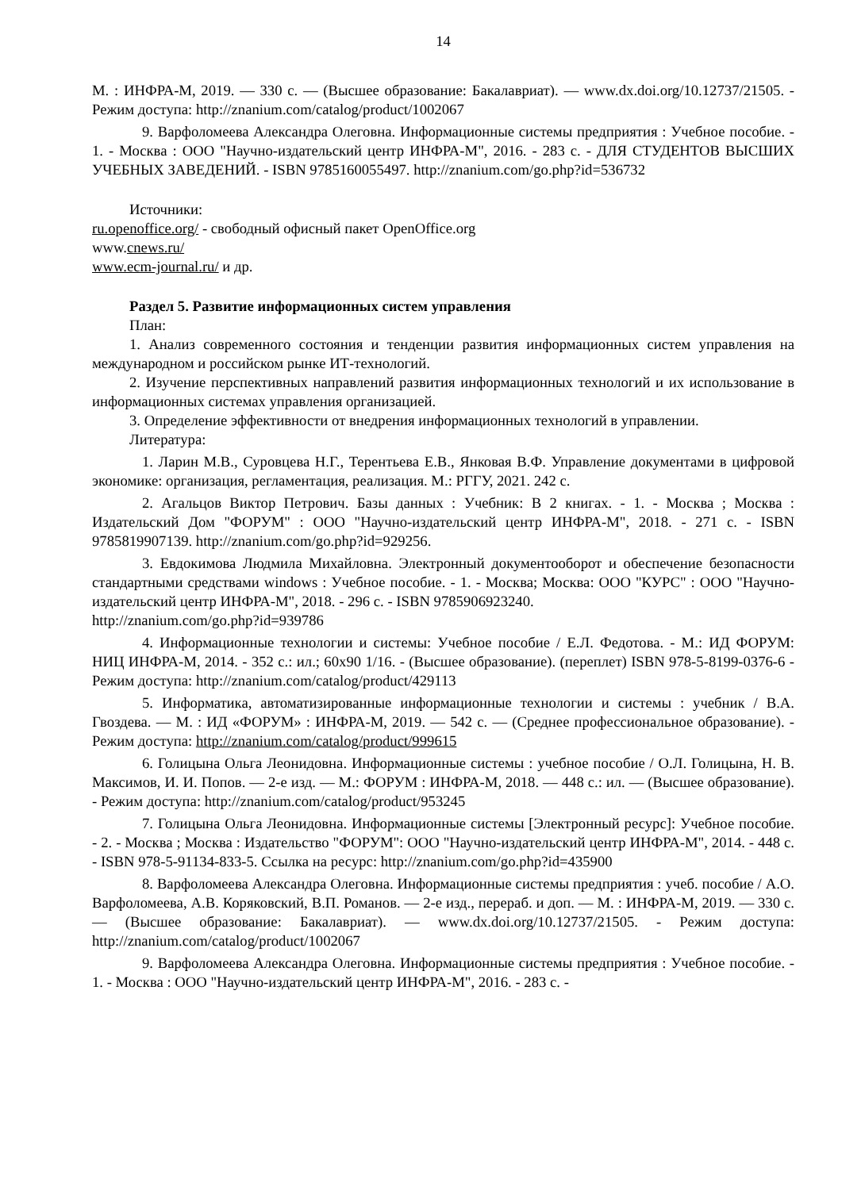14
М. : ИНФРА-М, 2019. — 330 с. — (Высшее образование: Бакалавриат). — www.dx.doi.org/10.12737/21505. - Режим доступа: http://znanium.com/catalog/product/1002067
9. Варфоломеева Александра Олеговна. Информационные системы предприятия : Учебное пособие. - 1. - Москва : ООО "Научно-издательский центр ИНФРА-М", 2016. - 283 с. - ДЛЯ СТУДЕНТОВ ВЫСШИХ УЧЕБНЫХ ЗАВЕДЕНИЙ. - ISBN 9785160055497. http://znanium.com/go.php?id=536732
Источники:
ru.openoffice.org/ - свободный офисный пакет OpenOffice.org
www.cnews.ru/
www.ecm-journal.ru/ и др.
Раздел 5. Развитие информационных систем управления
План:
1. Анализ современного состояния и тенденции развития информационных систем управления на международном и российском рынке ИТ-технологий.
2. Изучение перспективных направлений развития информационных технологий и их использование в информационных системах управления организацией.
3. Определение эффективности от внедрения информационных технологий в управлении.
Литература:
1. Ларин М.В., Суровцева Н.Г., Терентьева Е.В., Янковая В.Ф. Управление документами в цифровой экономике: организация, регламентация, реализация. М.: РГГУ, 2021. 242 с.
2. Агальцов Виктор Петрович. Базы данных : Учебник: В 2 книгах. - 1. - Москва ; Москва : Издательский Дом "ФОРУМ" : ООО "Научно-издательский центр ИНФРА-М", 2018. - 271 с. - ISBN 9785819907139. http://znanium.com/go.php?id=929256.
3. Евдокимова Людмила Михайловна. Электронный документооборот и обеспечение безопасности стандартными средствами windows : Учебное пособие. - 1. - Москва; Москва: ООО "КУРС" : ООО "Научно-издательский центр ИНФРА-М", 2018. - 296 с. - ISBN 9785906923240.
http://znanium.com/go.php?id=939786
4. Информационные технологии и системы: Учебное пособие / Е.Л. Федотова. - М.: ИД ФОРУМ: НИЦ ИНФРА-М, 2014. - 352 с.: ил.; 60x90 1/16. - (Высшее образование). (переплет) ISBN 978-5-8199-0376-6 - Режим доступа: http://znanium.com/catalog/product/429113
5. Информатика, автоматизированные информационные технологии и системы : учебник / В.А. Гвоздева. — М. : ИД «ФОРУМ» : ИНФРА-М, 2019. — 542 с. — (Среднее профессиональное образование). - Режим доступа: http://znanium.com/catalog/product/999615
6. Голицына Ольга Леонидовна. Информационные системы : учебное пособие / О.Л. Голицына, Н. В. Максимов, И. И. Попов. — 2-е изд. — М.: ФОРУМ : ИНФРА-М, 2018. — 448 с.: ил. — (Высшее образование). - Режим доступа: http://znanium.com/catalog/product/953245
7. Голицына Ольга Леонидовна. Информационные системы [Электронный ресурс]: Учебное пособие. - 2. - Москва ; Москва : Издательство "ФОРУМ": ООО "Научно-издательский центр ИНФРА-М", 2014. - 448 с. - ISBN 978-5-91134-833-5. Ссылка на ресурс: http://znanium.com/go.php?id=435900
8. Варфоломеева Александра Олеговна. Информационные системы предприятия : учеб. пособие / А.О. Варфоломеева, А.В. Коряковский, В.П. Романов. — 2-е изд., перераб. и доп. — М. : ИНФРА-М, 2019. — 330 с. — (Высшее образование: Бакалавриат). — www.dx.doi.org/10.12737/21505. - Режим доступа: http://znanium.com/catalog/product/1002067
9. Варфоломеева Александра Олеговна. Информационные системы предприятия : Учебное пособие. - 1. - Москва : ООО "Научно-издательский центр ИНФРА-М", 2016. - 283 с. -